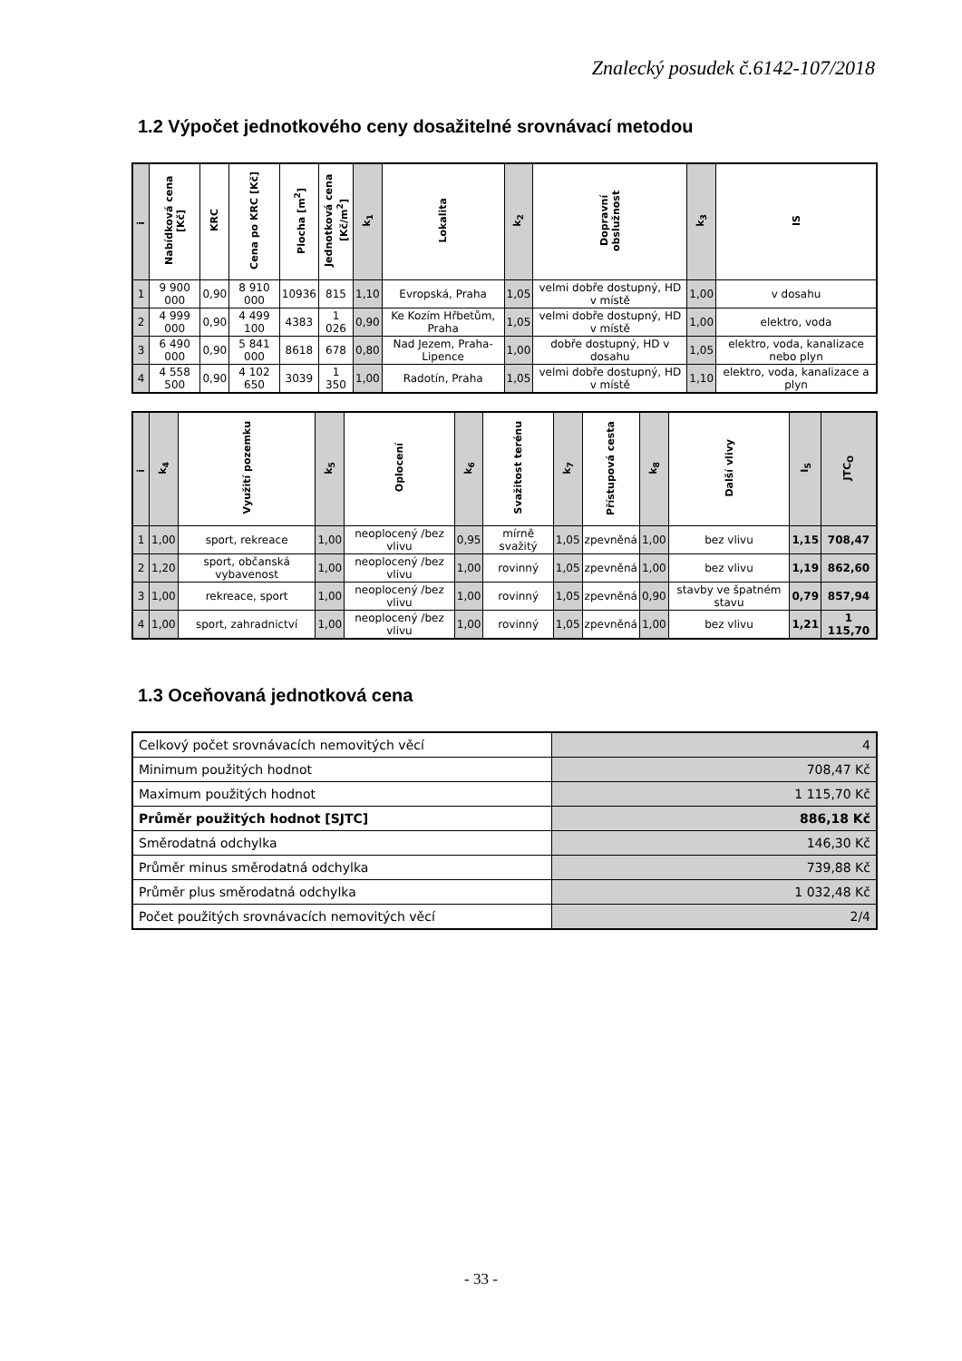Znalecký posudek č.6142-107/2018
1.2 Výpočet jednotkového ceny dosažitelné srovnávací metodou
| i | Nabídková cena [Kč] | KRC | Cena po KRC [Kč] | Plocha [m<sup>2</sup>] | Jednotková cena [Kč/m<sup>2</sup>] | k<sub>1</sub> | Lokalita | k<sub>2</sub> | Dopravní obslužnost | k<sub>3</sub> | IS |
| --- | --- | --- | --- | --- | --- | --- | --- | --- | --- | --- | --- |
| 1 | 9 900 000 | 0,90 | 8 910 000 | 10936 | 815 | 1,10 | Evropská, Praha | 1,05 | velmi dobře dostupný, HD v místě | 1,00 | v dosahu |
| 2 | 4 999 000 | 0,90 | 4 499 100 | 4383 | 1 026 | 0,90 | Ke Kozím Hřbetům, Praha | 1,05 | velmi dobře dostupný, HD v místě | 1,00 | elektro, voda |
| 3 | 6 490 000 | 0,90 | 5 841 000 | 8618 | 678 | 0,80 | Nad Jezem, Praha-Lipence | 1,00 | dobře dostupný, HD v dosahu | 1,05 | elektro, voda, kanalizace nebo plyn |
| 4 | 4 558 500 | 0,90 | 4 102 650 | 3039 | 1 350 | 1,00 | Radotín, Praha | 1,05 | velmi dobře dostupný, HD v místě | 1,10 | elektro, voda, kanalizace a plyn |
| i | k<sub>4</sub> | Využití pozemku | k<sub>5</sub> | Oplocení | k<sub>6</sub> | Svažitost terénu | k<sub>7</sub> | Přístupová cesta | k<sub>8</sub> | Další vlivy | I<sub>S</sub> | JTC<sub>O</sub> |
| --- | --- | --- | --- | --- | --- | --- | --- | --- | --- | --- | --- | --- |
| 1 | 1,00 | sport, rekreace | 1,00 | neoplocený /bez vlivu | 0,95 | mírně svažitý | 1,05 | zpevněná | 1,00 | bez vlivu | 1,15 | 708,47 |
| 2 | 1,20 | sport, občanská vybavenost | 1,00 | neoplocený /bez vlivu | 1,00 | rovinný | 1,05 | zpevněná | 1,00 | bez vlivu | 1,19 | 862,60 |
| 3 | 1,00 | rekreace, sport | 1,00 | neoplocený /bez vlivu | 1,00 | rovinný | 1,05 | zpevněná | 0,90 | stavby ve špatném stavu | 0,79 | 857,94 |
| 4 | 1,00 | sport, zahradnictví | 1,00 | neoplocený /bez vlivu | 1,00 | rovinný | 1,05 | zpevněná | 1,00 | bez vlivu | 1,21 | 1 115,70 |
1.3 Oceňovaná jednotková cena
| Celkový počet srovnávacích nemovitých věcí | 4 |
| Minimum použitých hodnot | 708,47 Kč |
| Maximum použitých hodnot | 1 115,70 Kč |
| Průměr použitých hodnot [SJTC] | 886,18 Kč |
| Směrodatná odchylka | 146,30 Kč |
| Průměr minus směrodatná odchylka | 739,88 Kč |
| Průměr plus směrodatná odchylka | 1 032,48 Kč |
| Počet použitých srovnávacích nemovitých věcí | 2/4 |
- 33 -